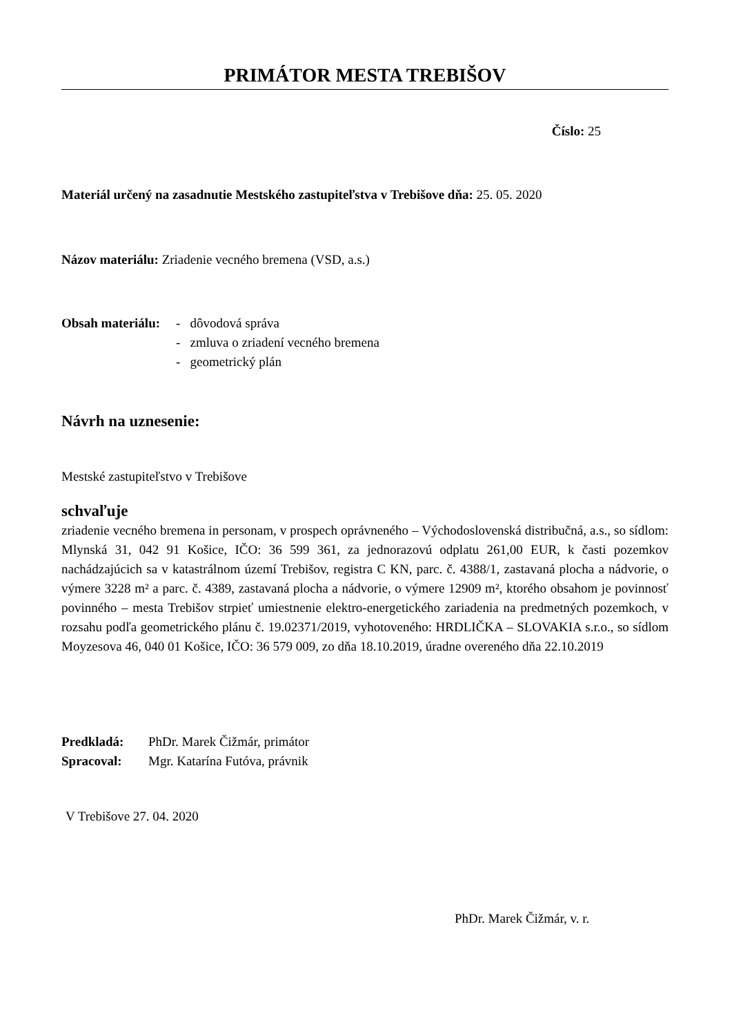PRIMÁTOR MESTA TREBIŠOV
Číslo: 25
Materiál určený na zasadnutie Mestského zastupiteľstva v Trebišove dňa: 25. 05. 2020
Názov materiálu: Zriadenie vecného bremena (VSD, a.s.)
Obsah materiálu:
- dôvodová správa
- zmluva o zriadení vecného bremena
- geometrický plán
Návrh na uznesenie:
Mestské zastupiteľstvo v Trebišove
schvaľuje
zriadenie vecného bremena in personam, v prospech oprávneného – Východoslovenská distribučná, a.s., so sídlom: Mlynská 31, 042 91 Košice, IČO: 36 599 361, za jednorazovú odplatu 261,00 EUR, k časti pozemkov nachádzajúcich sa v katastrálnom území Trebišov, registra C KN, parc. č. 4388/1, zastavaná plocha a nádvorie, o výmere 3228 m² a parc. č. 4389, zastavaná plocha a nádvorie, o výmere 12909 m², ktorého obsahom je povinnosť povinného – mesta Trebišov strpieť umiestnenie elektro-energetického zariadenia na predmetných pozemkoch, v rozsahu podľa geometrického plánu č. 19.02371/2019, vyhotoveného: HRDLIČKA – SLOVAKIA s.r.o., so sídlom Moyzesova 46, 040 01 Košice, IČO: 36 579 009, zo dňa 18.10.2019, úradne overeného dňa 22.10.2019
Predkladá: PhDr. Marek Čižmár, primátor
Spracoval: Mgr. Katarína Futóva, právnik
V Trebišove 27. 04. 2020
PhDr. Marek Čižmár, v. r.